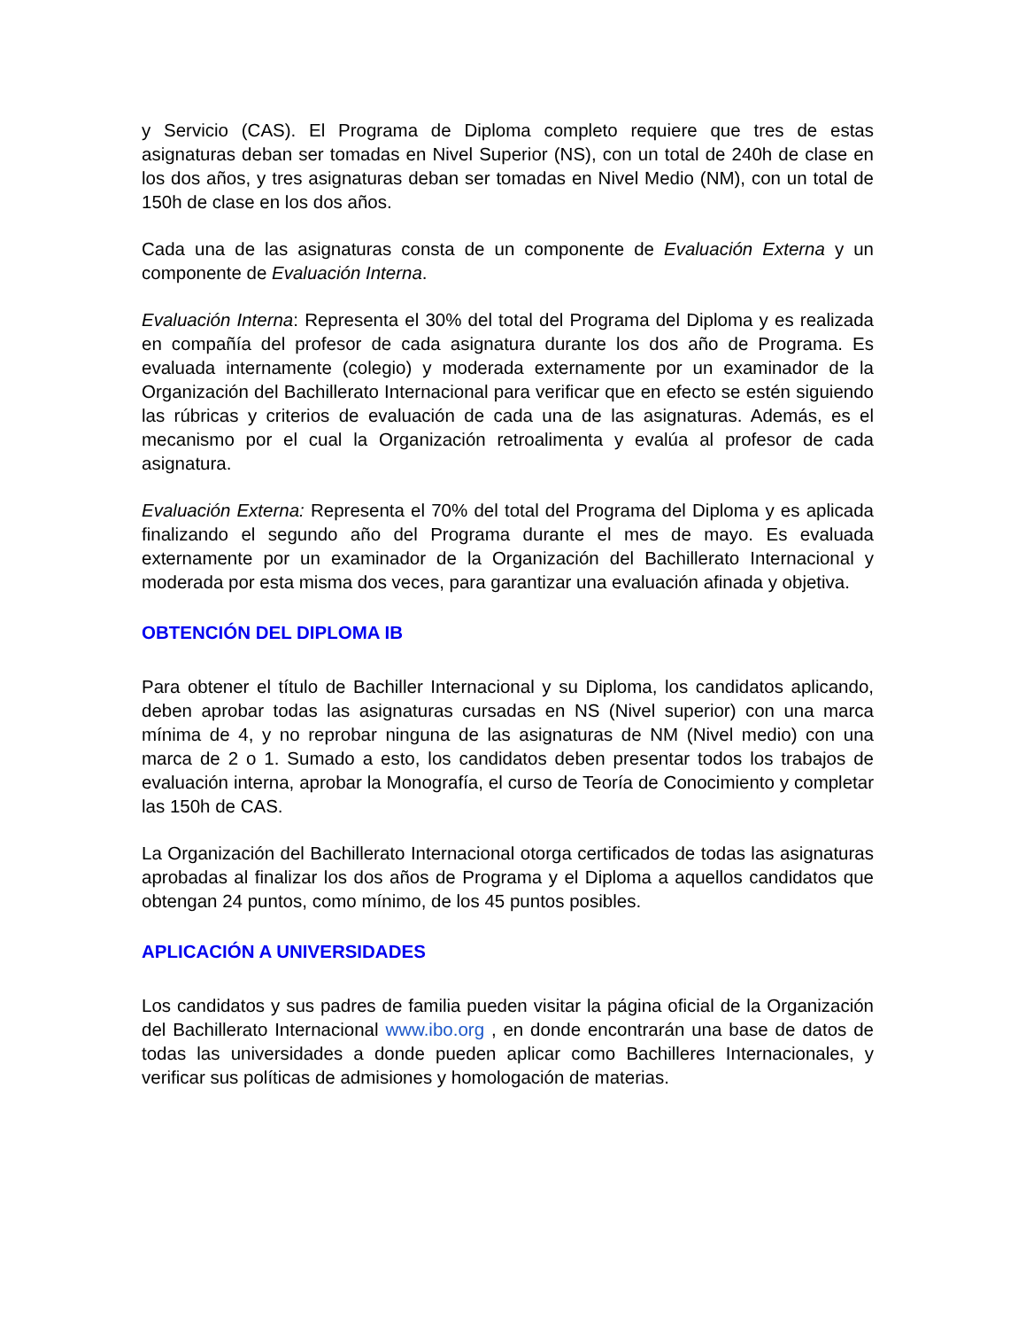y Servicio (CAS). El Programa de Diploma completo requiere que tres de estas asignaturas deban ser tomadas en Nivel Superior (NS), con un total de 240h de clase en los dos años, y tres asignaturas deban ser tomadas en Nivel Medio (NM), con un total de 150h de clase en los dos años.
Cada una de las asignaturas consta de un componente de Evaluación Externa y un componente de Evaluación Interna.
Evaluación Interna: Representa el 30% del total del Programa del Diploma y es realizada en compañía del profesor de cada asignatura durante los dos año de Programa. Es evaluada internamente (colegio) y moderada externamente por un examinador de la Organización del Bachillerato Internacional para verificar que en efecto se estén siguiendo las rúbricas y criterios de evaluación de cada una de las asignaturas. Además, es el mecanismo por el cual la Organización retroalimenta y evalúa al profesor de cada asignatura.
Evaluación Externa: Representa el 70% del total del Programa del Diploma y es aplicada finalizando el segundo año del Programa durante el mes de mayo. Es evaluada externamente por un examinador de la Organización del Bachillerato Internacional y moderada por esta misma dos veces, para garantizar una evaluación afinada y objetiva.
OBTENCIÓN DEL DIPLOMA IB
Para obtener el título de Bachiller Internacional y su Diploma, los candidatos aplicando, deben aprobar todas las asignaturas cursadas en NS (Nivel superior) con una marca mínima de 4, y no reprobar ninguna de las asignaturas de NM (Nivel medio) con una marca de 2 o 1. Sumado a esto, los candidatos deben presentar todos los trabajos de evaluación interna, aprobar la Monografía, el curso de Teoría de Conocimiento y completar las 150h de CAS.
La Organización del Bachillerato Internacional otorga certificados de todas las asignaturas aprobadas al finalizar los dos años de Programa y el Diploma a aquellos candidatos que obtengan 24 puntos, como mínimo, de los 45 puntos posibles.
APLICACIÓN A UNIVERSIDADES
Los candidatos y sus padres de familia pueden visitar la página oficial de la Organización del Bachillerato Internacional www.ibo.org , en donde encontrarán una base de datos de todas las universidades a donde pueden aplicar como Bachilleres Internacionales, y verificar sus políticas de admisiones y homologación de materias.